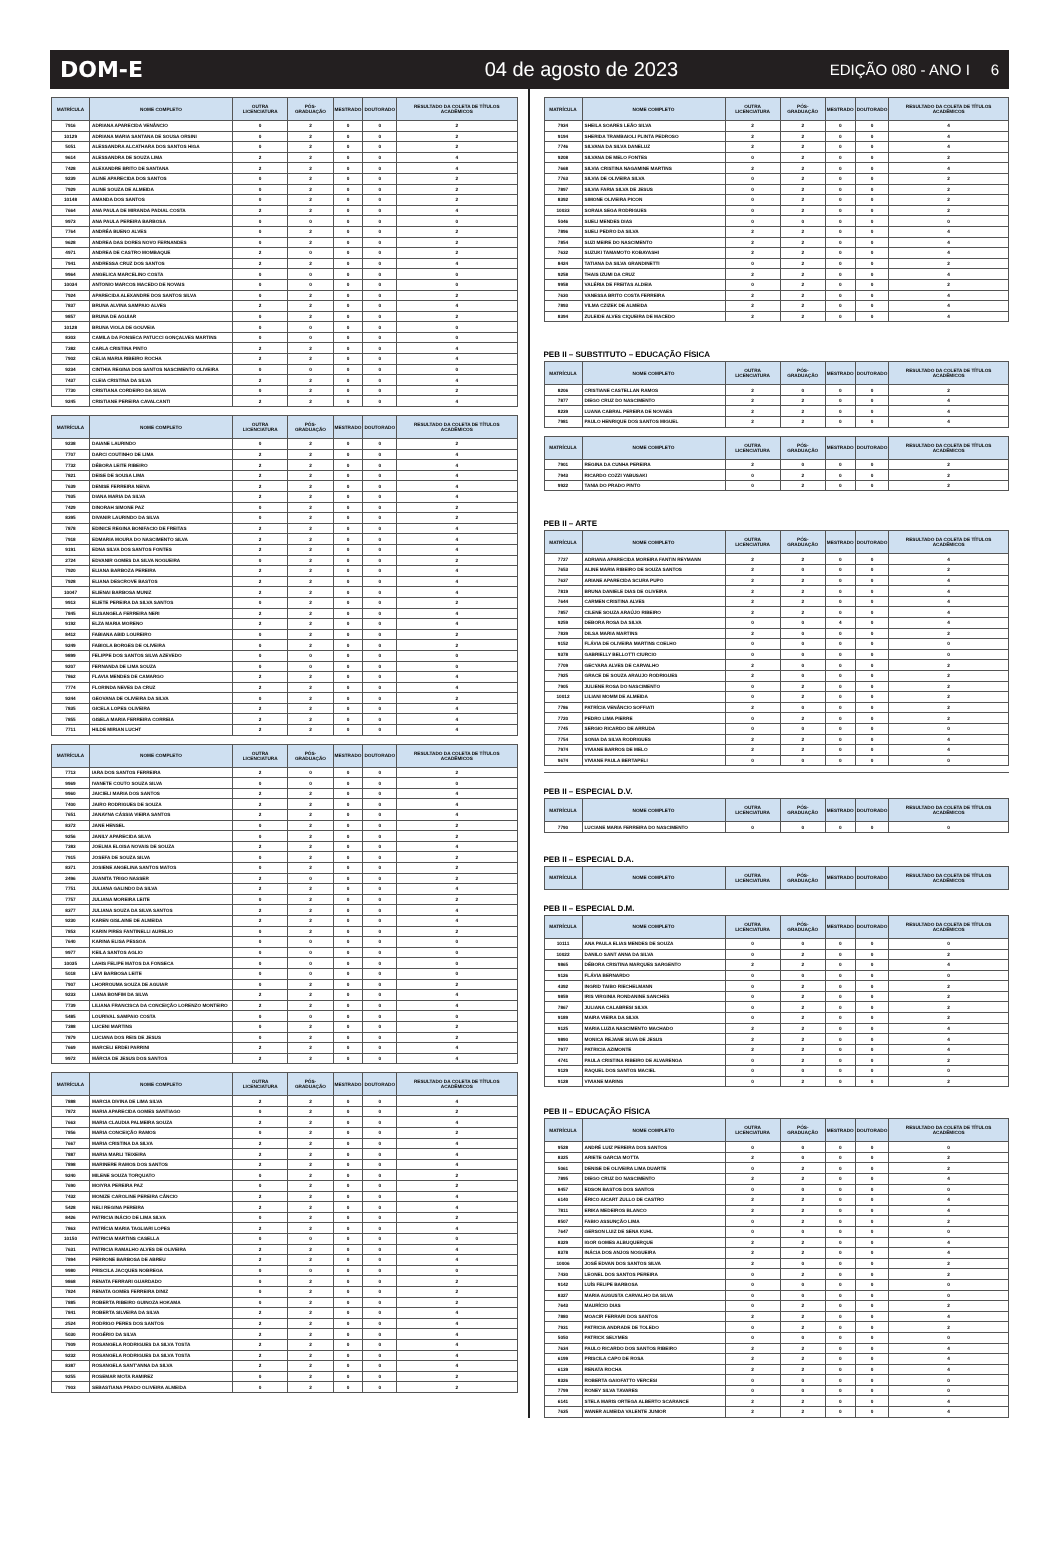DOM-E 04 de agosto de 2023 EDIÇÃO 080 - ANO I 6
| MATRÍCULA | NOME COMPLETO | OUTRA LICENCIATURA | PÓS-GRADUAÇÃO | MESTRADO | DOUTORADO | RESULTADO DA COLETA DE TÍTULOS ACADÊMICOS |
| --- | --- | --- | --- | --- | --- | --- |
| 7916 | ADRIANA APARECIDA VENÂNCIO | 0 | 2 | 0 | 0 | 2 |
| 10129 | ADRIANA MARIA SANTANA DE SOUSA ORSINI | 0 | 2 | 0 | 0 | 2 |
| 5051 | ALESSANDRA ALCATHARA DOS SANTOS HIGA | 0 | 2 | 0 | 0 | 2 |
| 9614 | ALESSANDRA DE SOUZA LIMA | 2 | 2 | 0 | 0 | 4 |
| 7428 | ALEXANDRE BRITO DE SANTANA | 2 | 2 | 0 | 0 | 4 |
| 9239 | ALINE APARECIDA DOS SANTOS | 0 | 2 | 0 | 0 | 2 |
| 7929 | ALINE SOUZA DE ALMEIDA | 0 | 2 | 0 | 0 | 2 |
| 10148 | AMANDA DOS SANTOS | 0 | 2 | 0 | 0 | 2 |
| 7664 | ANA PAULA DE MIRANDA PADIAL COSTA | 2 | 2 | 0 | 0 | 4 |
| 9973 | ANA PAULA PEREIRA BARBOSA | 0 | 0 | 0 | 0 | 0 |
| 7764 | ANDRÉA BUENO ALVES | 0 | 2 | 0 | 0 | 2 |
| 9628 | ANDREA DAS DORES NOVO FERNANDES | 0 | 2 | 0 | 0 | 2 |
| 4971 | ANDREA DE CASTRO MOMBAQUE | 2 | 0 | 0 | 0 | 2 |
| 7941 | ANDRESSA CRUZ DOS SANTOS | 2 | 2 | 0 | 0 | 4 |
| 9964 | ANGELICA MARCELINO COSTA | 0 | 0 | 0 | 0 | 0 |
| 10034 | ANTONIO MARCOS MACEDO DE NOVAIS | 0 | 0 | 0 | 0 | 0 |
| 7924 | APARECIDA ALEXANDRE DOS SANTOS SILVA | 0 | 2 | 0 | 0 | 2 |
| 7837 | BRUNA ALVINA SAMPAIO ALVES | 2 | 2 | 0 | 0 | 4 |
| 9857 | BRUNA DE AGUIAR | 0 | 2 | 0 | 0 | 2 |
| 10128 | BRUNA VIOLA DE GOUVEIA | 0 | 0 | 0 | 0 | 0 |
| 8303 | CAMILA DA FONSECA PATUCCI GONÇALVES MARTINS | 0 | 0 | 0 | 0 | 0 |
| 7382 | CARLA CRISTINA PINTO | 2 | 2 | 0 | 0 | 4 |
| 7902 | CELIA MARIA RIBEIRO ROCHA | 2 | 2 | 0 | 0 | 4 |
| 9234 | CINTHIA REGINA DOS SANTOS NASCIMENTO OLIVEIRA | 0 | 0 | 0 | 0 | 0 |
| 7437 | CLEIA CRISTINA DA SILVA | 2 | 2 | 0 | 0 | 4 |
| 7730 | CRISTIANA CORDEIRO DA SILVA | 0 | 2 | 0 | 0 | 2 |
| 9245 | CRISTIANE PEREIRA CAVALCANTI | 2 | 2 | 0 | 0 | 4 |
| MATRÍCULA | NOME COMPLETO | OUTRA LICENCIATURA | PÓS-GRADUAÇÃO | MESTRADO | DOUTORADO | RESULTADO DA COLETA DE TÍTULOS ACADÊMICOS |
| --- | --- | --- | --- | --- | --- | --- |
| 9238 | DAIANE LAURINDO | 0 | 2 | 0 | 0 | 2 |
| 7707 | DARCI COUTINHO DE LIMA | 2 | 2 | 0 | 0 | 4 |
| 7732 | DÉBORA LEITE RIBEIRO | 2 | 2 | 0 | 0 | 4 |
| 7821 | DEISE DE SOUSA LIMA | 2 | 2 | 0 | 0 | 4 |
| 7639 | DENISE FERREIRA NEIVA | 2 | 2 | 0 | 0 | 4 |
| 7935 | DIANA MARIA DA SILVA | 2 | 2 | 0 | 0 | 4 |
| 7429 | DINORAH SIMONE PAZ | 0 | 2 | 0 | 0 | 2 |
| 8395 | DIVANIR LAURINDO DA SILVA | 0 | 2 | 0 | 0 | 2 |
| 7878 | EDINICE REGINA BONIFACIO DE FREITAS | 2 | 2 | 0 | 0 | 4 |
| 7918 | EDMARIA MOURA DO NASCIMENTO SILVA | 2 | 2 | 0 | 0 | 4 |
| 9191 | EDNA SILVA DOS SANTOS FONTES | 2 | 2 | 0 | 0 | 4 |
| 2724 | EDVANIR GOMES DA SILVA NOGUEIRA | 0 | 2 | 0 | 0 | 2 |
| 7920 | ELIANA BARBOZA PEREIRA | 2 | 2 | 0 | 0 | 4 |
| 7928 | ELIANA DESCROVE BASTOS | 2 | 2 | 0 | 0 | 4 |
| 10047 | ELIENAI BARBOSA MUNIZ | 2 | 2 | 0 | 0 | 4 |
| 9913 | ELIETE PEREIRA DA SILVA SANTOS | 0 | 2 | 0 | 0 | 2 |
| 7845 | ELISANGELA FERREIRA NERI | 2 | 2 | 0 | 0 | 4 |
| 9192 | ELZA MARIA MORENO | 2 | 2 | 0 | 0 | 4 |
| 8412 | FABIANA ABID LOUREIRO | 0 | 2 | 0 | 0 | 2 |
| 9249 | FABIOLA BORGES DE OLIVEIRA | 0 | 2 | 0 | 0 | 2 |
| 9899 | FELIPPE DOS SANTOS SILVA AZEVEDO | 0 | 0 | 0 | 0 | 0 |
| 9207 | FERNANDA DE LIMA SOUZA | 0 | 0 | 0 | 0 | 0 |
| 7862 | FLAVIA MENDES DE CAMARGO | 2 | 2 | 0 | 0 | 4 |
| 7774 | FLORINDA NEVES DA CRUZ | 2 | 2 | 0 | 0 | 4 |
| 9244 | GEOVANA DE OLIVEIRA DA SILVA | 0 | 2 | 0 | 0 | 2 |
| 7835 | GICELA LOPES OLIVEIRA | 2 | 2 | 0 | 0 | 4 |
| 7855 | GISELA MARIA FERREIRA CORREIA | 2 | 2 | 0 | 0 | 4 |
| 7711 | HILDE MIRIAN LUCHT | 2 | 2 | 0 | 0 | 4 |
| MATRÍCULA | NOME COMPLETO | OUTRA LICENCIATURA | PÓS-GRADUAÇÃO | MESTRADO | DOUTORADO | RESULTADO DA COLETA DE TÍTULOS ACADÊMICOS |
| --- | --- | --- | --- | --- | --- | --- |
| 7713 | IARA DOS SANTOS FERREIRA | 2 | 0 | 0 | 0 | 2 |
| 9969 | IVANETE COUTO SOUZA SILVA | 0 | 0 | 0 | 0 | 0 |
| 9960 | JAICIELI MARIA DOS SANTOS | 2 | 2 | 0 | 0 | 4 |
| 7400 | JAIRO RODRIGUES DE SOUZA | 2 | 2 | 0 | 0 | 4 |
| 7651 | JANAYNA CÁSSIA VIEIRA SANTOS | 2 | 2 | 0 | 0 | 4 |
| 8372 | JANE HENSEL | 0 | 2 | 0 | 0 | 2 |
| 9256 | JANILY APARECIDA SILVA | 0 | 2 | 0 | 0 | 2 |
| 7383 | JOELMA ELOISA NOVAIS DE SOUZA | 2 | 2 | 0 | 0 | 4 |
| 7915 | JOSEFA DE SOUZA SILVA | 0 | 2 | 0 | 0 | 2 |
| 8371 | JOSIENE ANGELINA SANTOS MATOS | 0 | 2 | 0 | 0 | 2 |
| 2496 | JUANITA TRIGO NASSER | 2 | 0 | 0 | 0 | 2 |
| 7751 | JULIANA GALINDO DA SILVA | 2 | 2 | 0 | 0 | 4 |
| 7757 | JULIANA MOREIRA LEITE | 0 | 2 | 0 | 0 | 2 |
| 8377 | JULIANA SOUZA DA SILVA SANTOS | 2 | 2 | 0 | 0 | 4 |
| 9230 | KAREN GISLAINE DE ALMEIDA | 2 | 2 | 0 | 0 | 4 |
| 7853 | KARIN PIRES FANTINELLI AURELIO | 0 | 2 | 0 | 0 | 2 |
| 7640 | KARINA ELISA PESSOA | 0 | 0 | 0 | 0 | 0 |
| 9977 | KEILA SANTOS AGLIO | 0 | 0 | 0 | 0 | 0 |
| 10035 | LAHIS FELIPE MATOS DA FONSECA | 0 | 0 | 0 | 0 | 0 |
| 5018 | LEVI BARBOSA LEITE | 0 | 0 | 0 | 0 | 0 |
| 7907 | LHORROUMA SOUZA DE AGUIAR | 0 | 2 | 0 | 0 | 2 |
| 9233 | LIANA BONFIM DA SILVA | 2 | 2 | 0 | 0 | 4 |
| 7739 | LILIANA FRANCISCA DA CONCEIÇÃO LORENZO MONTEIRO | 2 | 2 | 0 | 0 | 4 |
| 5485 | LOURIVAL SAMPAIO COSTA | 0 | 0 | 0 | 0 | 0 |
| 7388 | LUCENI MARTINS | 0 | 2 | 0 | 0 | 2 |
| 7879 | LUCIANA DOS REIS DE JESUS | 0 | 2 | 0 | 0 | 2 |
| 7669 | MARCELI ERDEI PARRINI | 2 | 2 | 0 | 0 | 4 |
| 9972 | MÁRCIA DE JESUS DOS SANTOS | 2 | 2 | 0 | 0 | 4 |
| MATRÍCULA | NOME COMPLETO | OUTRA LICENCIATURA | PÓS-GRADUAÇÃO | MESTRADO | DOUTORADO | RESULTADO DA COLETA DE TÍTULOS ACADÊMICOS |
| --- | --- | --- | --- | --- | --- | --- |
| 7888 | MARCIA DIVINA DE LIMA SILVA | 2 | 2 | 0 | 0 | 4 |
| 7872 | MARIA APARECIDA GOMES SANTIAGO | 0 | 2 | 0 | 0 | 2 |
| 7663 | MARIA CLAUDIA PALMEIRA SOUZA | 2 | 2 | 0 | 0 | 4 |
| 7856 | MARIA CONCEIÇÃO RAMOS | 0 | 2 | 0 | 0 | 2 |
| 7667 | MARIA CRISTINA DA SILVA | 2 | 2 | 0 | 0 | 4 |
| 7887 | MARIA MARLI TEIXEIRA | 2 | 2 | 0 | 0 | 4 |
| 7898 | MARINERE RAMOS DOS SANTOS | 2 | 2 | 0 | 0 | 4 |
| 9240 | MILENE SOUZA TORQUATO | 0 | 2 | 0 | 0 | 2 |
| 7690 | MOIYRA PEREIRA PAZ | 0 | 2 | 0 | 0 | 2 |
| 7432 | MONIZE CAROLINE PEREIRA CÂNCIO | 2 | 2 | 0 | 0 | 4 |
| 5428 | NELI REGINA PEREIRA | 2 | 2 | 0 | 0 | 4 |
| 8426 | PATRICIA INÁCIO DE LIMA SILVA | 0 | 2 | 0 | 0 | 2 |
| 7863 | PATRÍCIA MARIA TAGLIARI LOPES | 2 | 2 | 0 | 0 | 4 |
| 10150 | PATRICIA MARTINS CASELLA | 0 | 0 | 0 | 0 | 0 |
| 7631 | PATRICIA RAMALHO ALVES DE OLIVEIRA | 2 | 2 | 0 | 0 | 4 |
| 7894 | PERRONE BARBOSA DE ABREU | 2 | 2 | 0 | 0 | 4 |
| 9980 | PRISCILA JACQUES NOBREGA | 0 | 0 | 0 | 0 | 0 |
| 9868 | RENATA FERRARI GUARDADO | 0 | 2 | 0 | 0 | 2 |
| 7824 | RENATA GOMES FERREIRA DINIZ | 0 | 2 | 0 | 0 | 2 |
| 7885 | ROBERTA RIBEIRO GUINOZA HOKAMA | 0 | 2 | 0 | 0 | 2 |
| 7841 | ROBERTA SILVEIRA DA SILVA | 2 | 2 | 0 | 0 | 4 |
| 2524 | RODRIGO PERES DOS SANTOS | 2 | 2 | 0 | 0 | 4 |
| 5030 | ROGÉRIO DA SILVA | 2 | 2 | 0 | 0 | 4 |
| 7909 | ROSANGELA RODRIGUES DA SILVA TOSTA | 2 | 2 | 0 | 0 | 4 |
| 9232 | ROSANGELA RODRIGUES DA SILVA TOSTA | 2 | 2 | 0 | 0 | 4 |
| 8387 | ROSANGELA SANT'ANNA DA SILVA | 2 | 2 | 0 | 0 | 4 |
| 9255 | ROSEMAR MOTA RAMIREZ | 0 | 2 | 0 | 0 | 2 |
| 7903 | SEBASTIANA PRADO OLIVEIRA ALMEIDA | 0 | 2 | 0 | 0 | 2 |
| MATRÍCULA | NOME COMPLETO | OUTRA LICENCIATURA | PÓS-GRADUAÇÃO | MESTRADO | DOUTORADO | RESULTADO DA COLETA DE TÍTULOS ACADÊMICOS |
| --- | --- | --- | --- | --- | --- | --- |
| 7934 | SHEILA SOARES LEÃO SILVA | 2 | 2 | 0 | 0 | 4 |
| 9194 | SHERIDA TRAMBAIOLI PLINTA PEDROSO | 2 | 2 | 0 | 0 | 4 |
| 7746 | SILVANA DA SILVA DANELUZ | 2 | 2 | 0 | 0 | 4 |
| 9208 | SILVANA DE MELO FONTES | 0 | 2 | 0 | 0 | 2 |
| 7668 | SILVIA CRISTINA NAGAMINE MARTINS | 2 | 2 | 0 | 0 | 4 |
| 7763 | SILVIA DE OLIVEIRA SILVA | 0 | 2 | 0 | 0 | 2 |
| 7897 | SILVIA FARIA SILVA DE JESUS | 0 | 2 | 0 | 0 | 2 |
| 8392 | SIMONE OLIVEIRA PICON | 0 | 2 | 0 | 0 | 2 |
| 10033 | SORAIA SEGA RODRIGUES | 0 | 2 | 0 | 0 | 2 |
| 5046 | SUELI MENDES DIAS | 0 | 0 | 0 | 0 | 0 |
| 7896 | SUELI PEDRO DA SILVA | 2 | 2 | 0 | 0 | 4 |
| 7854 | SUZI MEIRE DO NASCIMENTO | 2 | 2 | 0 | 0 | 4 |
| 7632 | SUZUKI TAMAMOTO KOBAYASHI | 2 | 2 | 0 | 0 | 4 |
| 8424 | TATIANA DA SILVA GRANDINETTI | 0 | 2 | 0 | 0 | 2 |
| 9258 | THAIS IZUMI DA CRUZ | 2 | 2 | 0 | 0 | 4 |
| 9958 | VALÉRIA DE FREITAS ALDEIA | 0 | 2 | 0 | 0 | 2 |
| 7630 | VANESSA BRITO COSTA FERREIRA | 2 | 2 | 0 | 0 | 4 |
| 7893 | VILMA CZIZEK DE ALMEIDA | 2 | 2 | 0 | 0 | 4 |
| 8394 | ZULEIDE ALVES CIQUEIRA DE MACEDO | 2 | 2 | 0 | 0 | 4 |
PEB II – SUBSTITUTO – EDUCAÇÃO FÍSICA
| MATRÍCULA | NOME COMPLETO | OUTRA LICENCIATURA | PÓS-GRADUAÇÃO | MESTRADO | DOUTORADO | RESULTADO DA COLETA DE TÍTULOS ACADÊMICOS |
| --- | --- | --- | --- | --- | --- | --- |
| 8206 | CRISTIANE CASTELLAN RAMOS | 2 | 0 | 0 | 0 | 2 |
| 7877 | DIEGO CRUZ DO NASCIMENTO | 2 | 2 | 0 | 0 | 4 |
| 8239 | LUANA CABRAL PEREIRA DE NOVAES | 2 | 2 | 0 | 0 | 4 |
| 7981 | PAULO HENRIQUE DOS SANTOS MIGUEL | 2 | 2 | 0 | 0 | 4 |
| MATRÍCULA | NOME COMPLETO | OUTRA LICENCIATURA | PÓS-GRADUAÇÃO | MESTRADO | DOUTORADO | RESULTADO DA COLETA DE TÍTULOS ACADÊMICOS |
| --- | --- | --- | --- | --- | --- | --- |
| 7901 | REGINA DA CUNHA PEREIRA | 2 | 0 | 0 | 0 | 2 |
| 7943 | RICARDO COZZI YABUSAKI | 0 | 2 | 0 | 0 | 2 |
| 9922 | TANIA DO PRADO PINTO | 0 | 2 | 0 | 0 | 2 |
PEB II – ARTE
| MATRÍCULA | NOME COMPLETO | OUTRA LICENCIATURA | PÓS-GRADUAÇÃO | MESTRADO | DOUTORADO | RESULTADO DA COLETA DE TÍTULOS ACADÊMICOS |
| --- | --- | --- | --- | --- | --- | --- |
| 7727 | ADRIANA APARECIDA MOREIRA FANTIN REYMANN | 2 | 2 | 0 | 0 | 4 |
| 7653 | ALINE MARIA RIBEIRO DE SOUZA SANTOS | 2 | 0 | 0 | 0 | 2 |
| 7637 | ARIANE APARECIDA SCURA PUPO | 2 | 2 | 0 | 0 | 4 |
| 7819 | BRUNA DANIELE DIAS DE OLIVEIRA | 2 | 2 | 0 | 0 | 4 |
| 7644 | CARMEN CRISTINA ALVES | 2 | 2 | 0 | 0 | 4 |
| 7857 | CILENE SOUZA ARAÚJO RIBEIRO | 2 | 2 | 0 | 0 | 4 |
| 9259 | DEBORA ROSA DA SILVA | 0 | 0 | 4 | 0 | 4 |
| 7839 | DILSA MARIA MARTINS | 2 | 0 | 0 | 0 | 2 |
| 9152 | FLÁVIA DE OLIVEIRA MARTINS COELHO | 0 | 0 | 0 | 0 | 0 |
| 9378 | GABRIELLY BELLOTTI CIURCIO | 0 | 0 | 0 | 0 | 0 |
| 7709 | GECYARA ALVES DE CARVALHO | 2 | 0 | 0 | 0 | 2 |
| 7925 | GRACE DE SOUZA ARAUJO RODRIGUES | 2 | 0 | 0 | 0 | 2 |
| 7905 | JULIENE ROSA DO NASCIMENTO | 0 | 2 | 0 | 0 | 2 |
| 10012 | LILIANI MOMM DE ALMEIDA | 0 | 2 | 0 | 0 | 2 |
| 7786 | PATRÍCIA VENÂNCIO SOFFIATI | 2 | 0 | 0 | 0 | 2 |
| 7720 | PEDRO LIMA PIERRE | 0 | 2 | 0 | 0 | 2 |
| 7745 | SERGIO RICARDO DE ARRUDA | 0 | 0 | 0 | 0 | 0 |
| 7754 | SONIA DA SILVA RODRIGUES | 2 | 2 | 0 | 0 | 4 |
| 7974 | VIVIANE BARROS DE MELO | 2 | 2 | 0 | 0 | 4 |
| 9674 | VIVIANE PAULA BERTAPELI | 0 | 0 | 0 | 0 | 0 |
PEB II – ESPECIAL D.V.
| MATRÍCULA | NOME COMPLETO | OUTRA LICENCIATURA | PÓS-GRADUAÇÃO | MESTRADO | DOUTORADO | RESULTADO DA COLETA DE TÍTULOS ACADÊMICOS |
| --- | --- | --- | --- | --- | --- | --- |
| 7790 | LUCIANE MARIA FERREIRA DO NASCIMENTO | 0 | 0 | 0 | 0 | 0 |
PEB II – ESPECIAL D.A.
| MATRÍCULA | NOME COMPLETO | OUTRA LICENCIATURA | PÓS-GRADUAÇÃO | MESTRADO | DOUTORADO | RESULTADO DA COLETA DE TÍTULOS ACADÊMICOS |
| --- | --- | --- | --- | --- | --- | --- |
PEB II – ESPECIAL D.M.
| MATRÍCULA | NOME COMPLETO | OUTRA LICENCIATURA | PÓS-GRADUAÇÃO | MESTRADO | DOUTORADO | RESULTADO DA COLETA DE TÍTULOS ACADÊMICOS |
| --- | --- | --- | --- | --- | --- | --- |
| 10111 | ANA PAULA ELIAS MENDES DE SOUZA | 0 | 0 | 0 | 0 | 0 |
| 10022 | DANILO SANT ANNA DA SILVA | 0 | 2 | 0 | 0 | 2 |
| 9865 | DÉBORA CRISTINA MARQUES SARGENTO | 2 | 2 | 0 | 0 | 4 |
| 9126 | FLÁVIA BERNARDO | 0 | 0 | 0 | 0 | 0 |
| 4392 | INGRID TAIBO RIECHELMANN | 0 | 2 | 0 | 0 | 2 |
| 9859 | IRIS VIRGINIA RONDANINE SANCHES | 0 | 2 | 0 | 0 | 2 |
| 7867 | JULIANA CALABRESI SILVA | 0 | 2 | 0 | 0 | 2 |
| 9189 | MAIRA VIEIRA DA SILVA | 0 | 2 | 0 | 0 | 2 |
| 9125 | MARIA LUZIA NASCIMENTO MACHADO | 2 | 2 | 0 | 0 | 4 |
| 9890 | MONICA REJANE SILVA DE JESUS | 2 | 2 | 0 | 0 | 4 |
| 7977 | PATRICIA AZIMONTE | 2 | 2 | 0 | 0 | 4 |
| 4741 | PAULA CRISTINA RIBEIRO DE ALVARENGA | 0 | 2 | 0 | 0 | 2 |
| 9129 | RAQUEL DOS SANTOS MACIEL | 0 | 0 | 0 | 0 | 0 |
| 9128 | VIVIANE MARINS | 0 | 2 | 0 | 0 | 2 |
PEB II – EDUCAÇÃO FÍSICA
| MATRÍCULA | NOME COMPLETO | OUTRA LICENCIATURA | PÓS-GRADUAÇÃO | MESTRADO | DOUTORADO | RESULTADO DA COLETA DE TÍTULOS ACADÊMICOS |
| --- | --- | --- | --- | --- | --- | --- |
| 9528 | ANDRÉ LUIZ PEREIRA DOS SANTOS | 0 | 0 | 0 | 0 | 0 |
| 8325 | ARIETE GARCIA MOTTA | 2 | 0 | 0 | 0 | 2 |
| 5061 | DENISE DE OLIVEIRA LIMA DUARTE | 0 | 2 | 0 | 0 | 2 |
| 7895 | DIEGO CRUZ DO NASCIMENTO | 2 | 2 | 0 | 0 | 4 |
| 8457 | EDSON BASTOS DOS SANTOS | 0 | 0 | 0 | 0 | 0 |
| 6140 | ÉRICO AICART ZULLO DE CASTRO | 2 | 2 | 0 | 0 | 4 |
| 7811 | ERIKA MEDEIROS BLANCO | 2 | 2 | 0 | 0 | 4 |
| 8507 | FABIO ASSUNÇÃO LIMA | 0 | 2 | 0 | 0 | 2 |
| 7647 | GERSON LUIZ DE SENA KUHL | 0 | 0 | 0 | 0 | 0 |
| 8329 | IGOR GOMES ALBUQUERQUE | 2 | 2 | 0 | 0 | 4 |
| 8378 | INÁCIA DOS ANJOS NOGUEIRA | 2 | 2 | 0 | 0 | 4 |
| 10006 | JOSÉ EDVAN DOS SANTOS SILVA | 2 | 0 | 0 | 0 | 2 |
| 7430 | LEONEL DOS SANTOS PEREIRA | 0 | 2 | 0 | 0 | 2 |
| 9142 | LUÍS FELIPE BARBOSA | 0 | 0 | 0 | 0 | 0 |
| 8327 | MARIA AUGUSTA CARVALHO DA SILVA | 0 | 0 | 0 | 0 | 0 |
| 7643 | MAURÍCIO DIAS | 0 | 2 | 0 | 0 | 2 |
| 7880 | MOACIR FERRARI DOS SANTOS | 2 | 2 | 0 | 0 | 4 |
| 7931 | PATRICIA ANDRADE DE TOLEDO | 0 | 2 | 0 | 0 | 2 |
| 5050 | PATRICK SELYMES | 0 | 0 | 0 | 0 | 0 |
| 7634 | PAULO RICARDO DOS SANTOS RIBEIRO | 2 | 2 | 0 | 0 | 4 |
| 6199 | PRISCILA CAPO DE ROSA | 2 | 2 | 0 | 0 | 4 |
| 6139 | RENATA ROCHA | 2 | 2 | 0 | 0 | 4 |
| 8326 | ROBERTA GAIOFATTO VERCESI | 0 | 0 | 0 | 0 | 0 |
| 7799 | RONEY SILVA TAVARES | 0 | 0 | 0 | 0 | 0 |
| 6141 | STELA MARIS ORTEGA ALBERTO SCARANCE | 2 | 2 | 0 | 0 | 4 |
| 7635 | WANER ALMEIDA VALENTE JUNIOR | 2 | 2 | 0 | 0 | 4 |